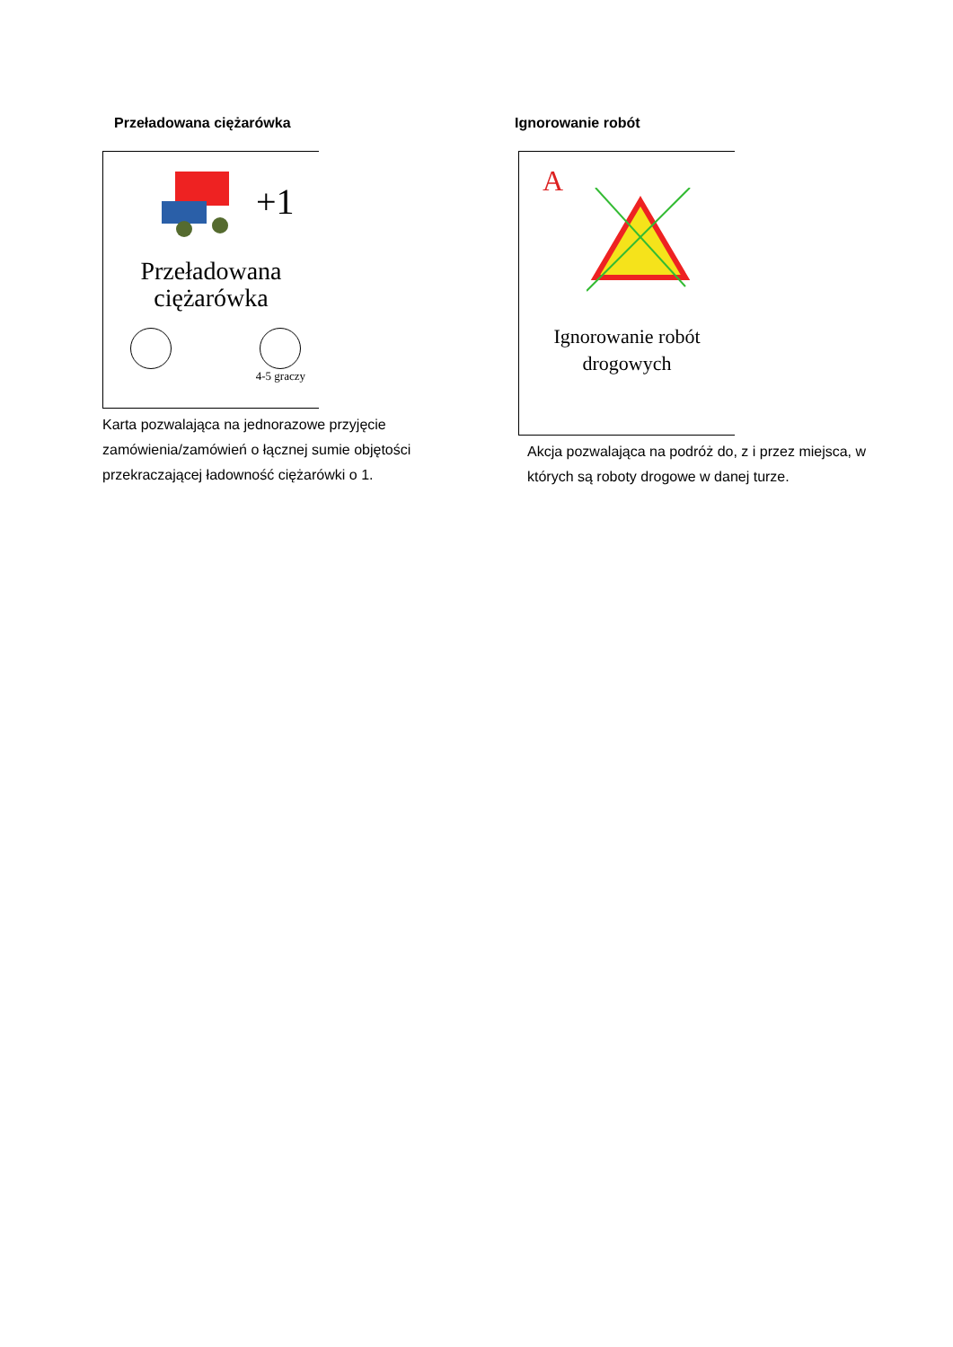Przeładowana ciężarówka
+1
Przeładowana
ciężarówka
4-5 graczy
Karta pozwalająca na jednorazowe przyjęcie zamówienia/zamówień o łącznej sumie objętości przekraczającej ładowność ciężarówki o 1.
Ignorowanie robót
A
Ignorowanie robót
drogowych
Akcja pozwalająca na podróż do, z i przez miejsca, w których są roboty drogowe w danej turze.